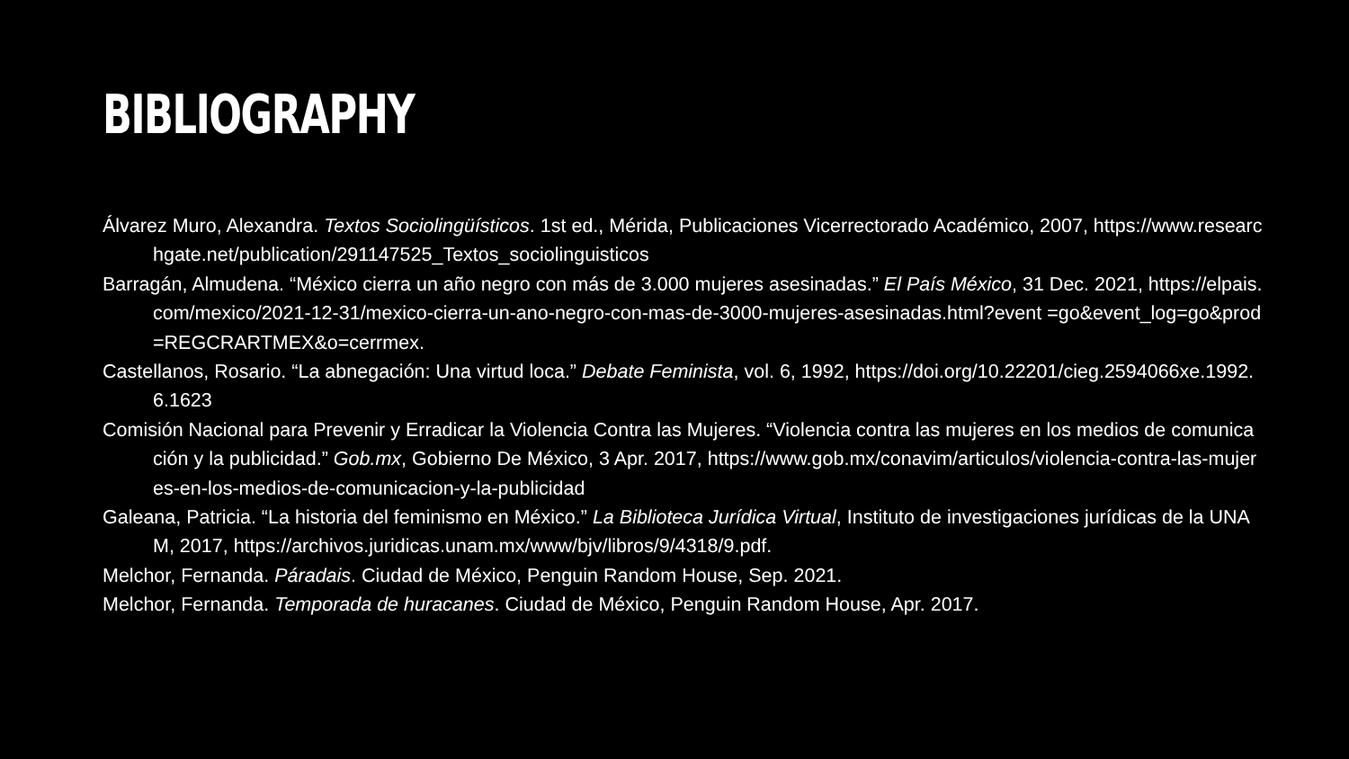BIBLIOGRAPHY
Álvarez Muro, Alexandra. Textos Sociolingüísticos. 1st ed., Mérida, Publicaciones Vicerrectorado Académico, 2007, https://www.researchgate.net/publication/291147525_Textos_sociolinguisticos
Barragán, Almudena. “México cierra un año negro con más de 3.000 mujeres asesinadas.” El País México, 31 Dec. 2021, https://elpais.com/mexico/2021-12-31/mexico-cierra-un-ano-negro-con-mas-de-3000-mujeres-asesinadas.html?event =go&event_log=go&prod=REGCRARTMEX&o=cerrmex.
Castellanos, Rosario. “La abnegación: Una virtud loca.” Debate Feminista, vol. 6, 1992, https://doi.org/10.22201/cieg.2594066xe.1992.6.1623
Comisión Nacional para Prevenir y Erradicar la Violencia Contra las Mujeres. “Violencia contra las mujeres en los medios de comunicación y la publicidad.” Gob.mx, Gobierno De México, 3 Apr. 2017, https://www.gob.mx/conavim/articulos/violencia-contra-las-mujeres-en-los-medios-de-comunicacion-y-la-publicidad
Galeana, Patricia. “La historia del feminismo en México.” La Biblioteca Jurídica Virtual, Instituto de investigaciones jurídicas de la UNAM, 2017, https://archivos.juridicas.unam.mx/www/bjv/libros/9/4318/9.pdf.
Melchor, Fernanda. Páradais. Ciudad de México, Penguin Random House, Sep. 2021.
Melchor, Fernanda. Temporada de huracanes. Ciudad de México, Penguin Random House, Apr. 2017.